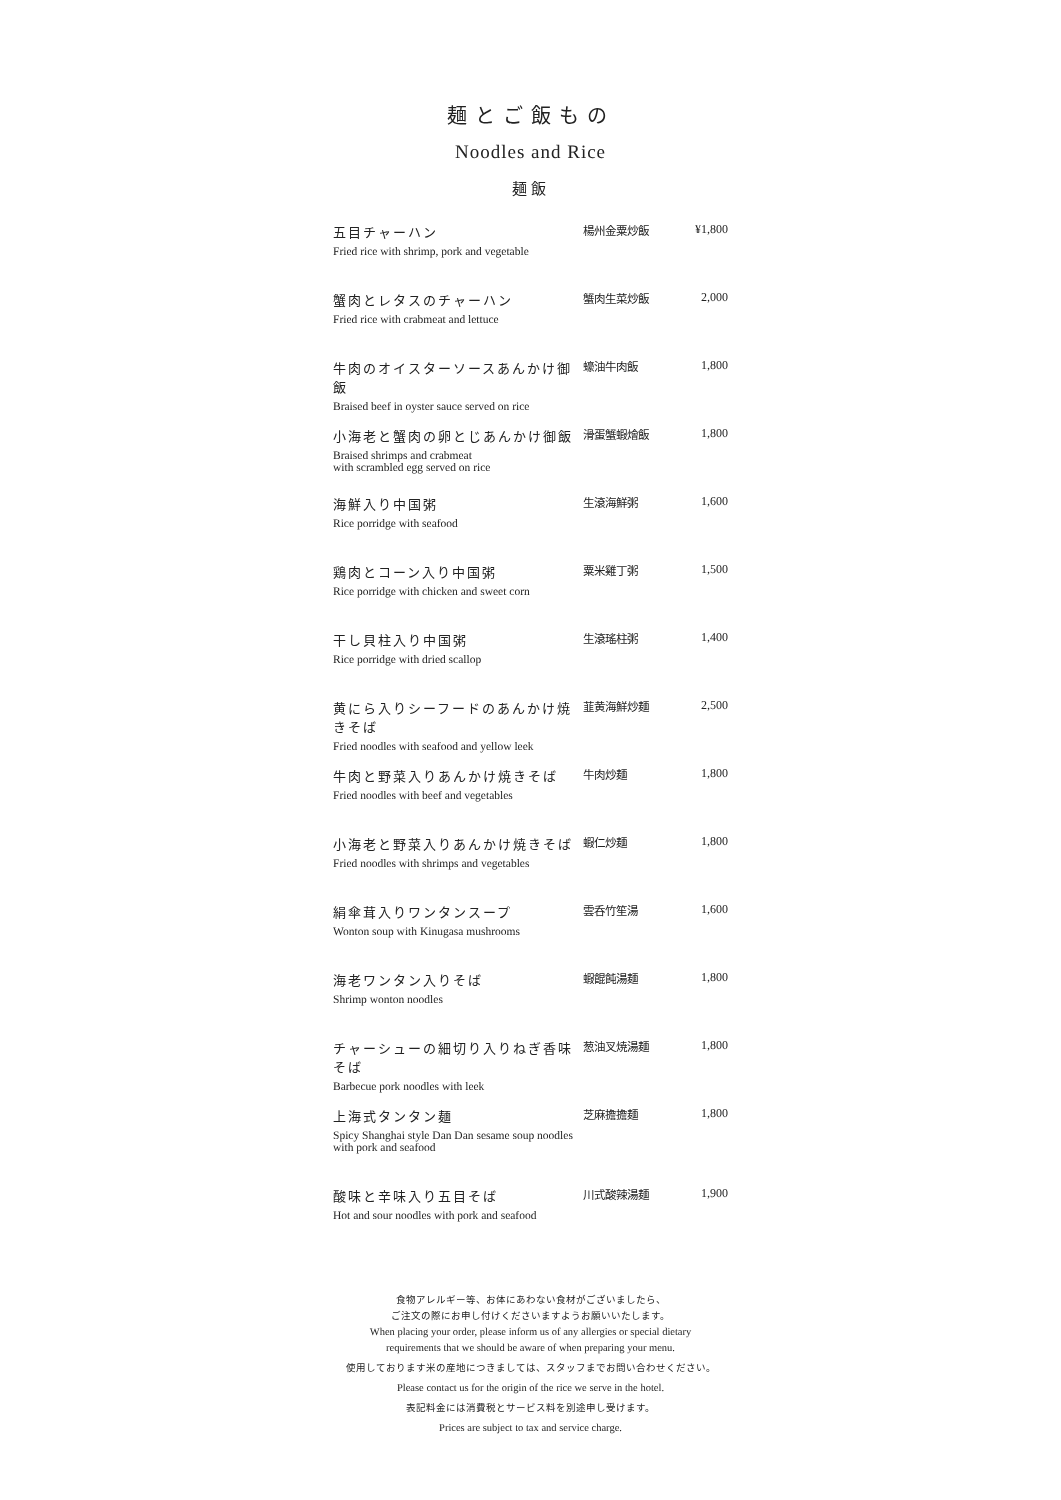麺とご飯もの
Noodles and Rice
麺飯
| 五目チャーハン Fried rice with shrimp, pork and vegetable | 楊州金粟炒飯 | ¥1,800 |
| 蟹肉とレタスのチャーハン Fried rice with crabmeat and lettuce | 蟹肉生菜炒飯 | 2,000 |
| 牛肉のオイスターソースあんかけ御飯 Braised beef in oyster sauce served on rice | 蠔油牛肉飯 | 1,800 |
| 小海老と蟹肉の卵とじあんかけ御飯 Braised shrimps and crabmeat with scrambled egg served on rice | 滑蛋蟹蝦燴飯 | 1,800 |
| 海鮮入り中国粥 Rice porridge with seafood | 生滾海鮮粥 | 1,600 |
| 鶏肉とコーン入り中国粥 Rice porridge with chicken and sweet corn | 粟米雞丁粥 | 1,500 |
| 干し貝柱入り中国粥 Rice porridge with dried scallop | 生滾瑤柱粥 | 1,400 |
| 黄にら入りシーフードのあんかけ焼きそば Fried noodles with seafood and yellow leek | 韮黄海鮮炒麺 | 2,500 |
| 牛肉と野菜入りあんかけ焼きそば Fried noodles with beef and vegetables | 牛肉炒麺 | 1,800 |
| 小海老と野菜入りあんかけ焼きそば Fried noodles with shrimps and vegetables | 蝦仁炒麺 | 1,800 |
| 絹傘茸入りワンタンスープ Wonton soup with Kinugasa mushrooms | 雲呑竹笙湯 | 1,600 |
| 海老ワンタン入りそば Shrimp wonton noodles | 蝦餛飩湯麺 | 1,800 |
| チャーシューの細切り入りねぎ香味そば Barbecue pork noodles with leek | 葱油叉焼湯麺 | 1,800 |
| 上海式タンタン麺 Spicy Shanghai style Dan Dan sesame soup noodles with pork and seafood | 芝麻擔擔麺 | 1,800 |
| 酸味と辛味入り五目そば Hot and sour noodles with pork and seafood | 川式酸辣湯麺 | 1,900 |
食物アレルギー等、お体にあわない食材がございましたら、
ご注文の際にお申し付けくださいますようお願いいたします。
When placing your order, please inform us of any allergies or special dietary
requirements that we should be aware of when preparing your menu.
使用しております米の産地につきましては、スタッフまでお問い合わせください。
Please contact us for the origin of the rice we serve in the hotel.
表記料金には消費税とサービス料を別途申し受けます。
Prices are subject to tax and service charge.